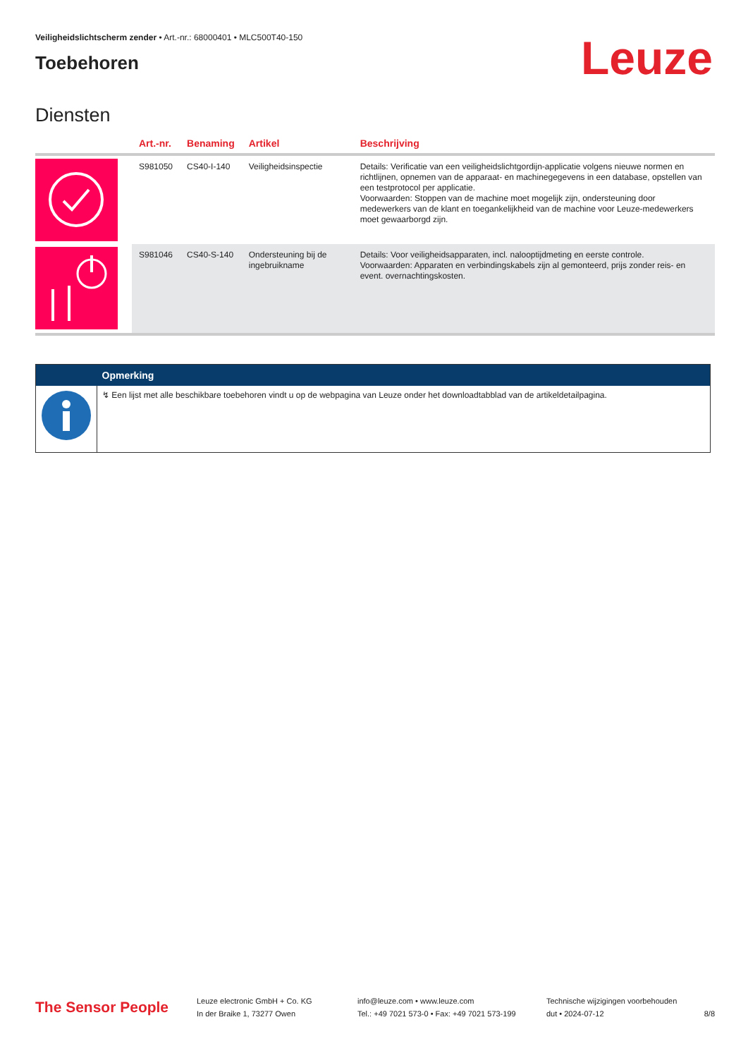Veiligheidslichtscherm zender • Art.-nr.: 68000401 • MLC500T40-150
Toebehoren
Leuze
Diensten
| | Art.-nr. | Benaming | Artikel | Beschrijving |
| --- | --- | --- | --- | --- |
| | S981050 | CS40-I-140 | Veiligheidsinspectie | Details: Verificatie van een veiligheidslichtgordijn-applicatie volgens nieuwe normen en richtlijnen, opnemen van de apparaat- en machinegegevens in een database, opstellen van een testprotocol per applicatie. Voorwaarden: Stoppen van de machine moet mogelijk zijn, ondersteuning door medewerkers van de klant en toegankelijkheid van de machine voor Leuze-medewerkers moet gewaarborgd zijn. |
| | S981046 | CS40-S-140 | Ondersteuning bij de ingebruikname | Details: Voor veiligheidsapparaten, incl. nalooptijdmeting en eerste controle. Voorwaarden: Apparaten en verbindingskabels zijn al gemonteerd, prijs zonder reis- en event. overnachtingskosten. |
| | Opmerking |
| --- | --- |
| | ↯ Een lijst met alle beschikbare toebehoren vindt u op de webpagina van Leuze onder het downloadtabblad van de artikeldetailpagina. |
The Sensor People
Leuze electronic GmbH + Co. KG
In der Braike 1, 73277 Owen
info@leuze.com • www.leuze.com
Tel.: +49 7021 573-0 • Fax: +49 7021 573-199
Technische wijzigingen voorbehouden
dut • 2024-07-12
8/8